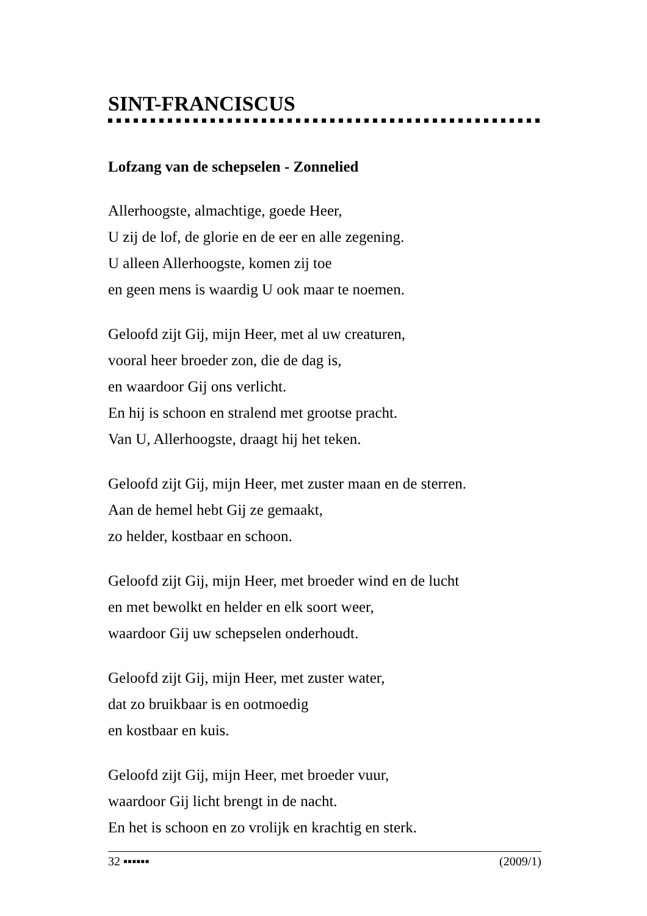SINT-FRANCISCUS
Lofzang van de schepselen - Zonnelied
Allerhoogste, almachtige, goede Heer,
U zij de lof, de glorie en de eer en alle zegening.
U alleen Allerhoogste, komen zij toe
en geen mens is waardig U ook maar te noemen.
Geloofd zijt Gij, mijn Heer, met al uw creaturen,
vooral heer broeder zon, die de dag is,
en waardoor Gij ons verlicht.
En hij is schoon en stralend met grootse pracht.
Van U, Allerhoogste, draagt hij het teken.
Geloofd zijt Gij, mijn Heer, met zuster maan en de sterren.
Aan de hemel hebt Gij ze gemaakt,
zo helder, kostbaar en schoon.
Geloofd zijt Gij, mijn Heer, met broeder wind en de lucht
en met bewolkt en helder en elk soort weer,
waardoor Gij uw schepselen onderhoudt.
Geloofd zijt Gij, mijn Heer, met zuster water,
dat zo bruikbaar is en ootmoedig
en kostbaar en kuis.
Geloofd zijt Gij, mijn Heer, met broeder vuur,
waardoor Gij licht brengt in de nacht.
En het is schoon en zo vrolijk en krachtig en sterk.
32 ▪▪▪▪▪▪ (2009/1)